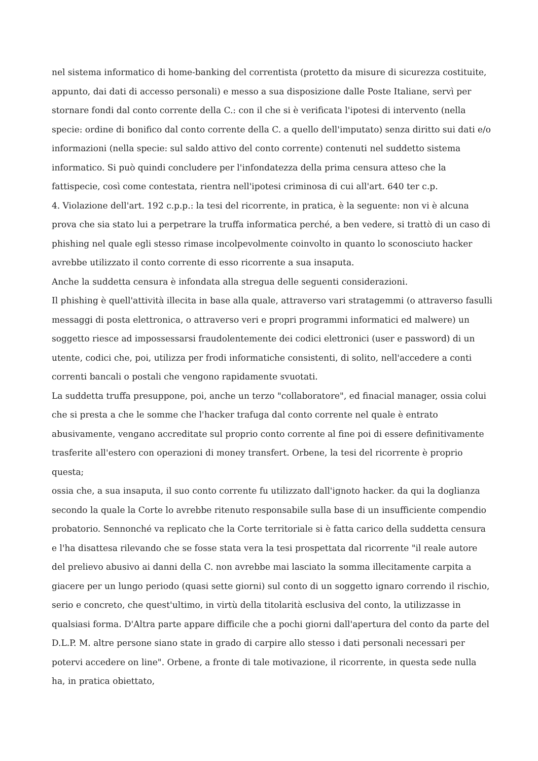nel sistema informatico di home-banking del correntista (protetto da misure di sicurezza costituite, appunto, dai dati di accesso personali) e messo a sua disposizione dalle Poste Italiane, servì per stornare fondi dal conto corrente della C.: con il che si è verificata l'ipotesi di intervento (nella specie: ordine di bonifico dal conto corrente della C. a quello dell'imputato) senza diritto sui dati e/o informazioni (nella specie: sul saldo attivo del conto corrente) contenuti nel suddetto sistema informatico. Si può quindi concludere per l'infondatezza della prima censura atteso che la fattispecie, così come contestata, rientra nell'ipotesi criminosa di cui all'art. 640 ter c.p.
4. Violazione dell'art. 192 c.p.p.: la tesi del ricorrente, in pratica, è la seguente: non vi è alcuna prova che sia stato lui a perpetrare la truffa informatica perché, a ben vedere, si trattò di un caso di phishing nel quale egli stesso rimase incolpevolmente coinvolto in quanto lo sconosciuto hacker avrebbe utilizzato il conto corrente di esso ricorrente a sua insaputa.
Anche la suddetta censura è infondata alla stregua delle seguenti considerazioni.
Il phishing è quell'attività illecita in base alla quale, attraverso vari stratagemmi (o attraverso fasulli messaggi di posta elettronica, o attraverso veri e propri programmi informatici ed malwere) un soggetto riesce ad impossessarsi fraudolentemente dei codici elettronici (user e password) di un utente, codici che, poi, utilizza per frodi informatiche consistenti, di solito, nell'accedere a conti correnti bancali o postali che vengono rapidamente svuotati.
La suddetta truffa presuppone, poi, anche un terzo "collaboratore", ed finacial manager, ossia colui che si presta a che le somme che l'hacker trafuga dal conto corrente nel quale è entrato abusivamente, vengano accreditate sul proprio conto corrente al fine poi di essere definitivamente trasferite all'estero con operazioni di money transfert. Orbene, la tesi del ricorrente è proprio questa;
ossia che, a sua insaputa, il suo conto corrente fu utilizzato dall'ignoto hacker. da qui la doglianza secondo la quale la Corte lo avrebbe ritenuto responsabile sulla base di un insufficiente compendio probatorio. Sennonché va replicato che la Corte territoriale si è fatta carico della suddetta censura e l'ha disattesa rilevando che se fosse stata vera la tesi prospettata dal ricorrente "il reale autore del prelievo abusivo ai danni della C. non avrebbe mai lasciato la somma illecitamente carpita a giacere per un lungo periodo (quasi sette giorni) sul conto di un soggetto ignaro correndo il rischio, serio e concreto, che quest'ultimo, in virtù della titolarità esclusiva del conto, la utilizzasse in qualsiasi forma. D'Altra parte appare difficile che a pochi giorni dall'apertura del conto da parte del D.L.P. M. altre persone siano state in grado di carpire allo stesso i dati personali necessari per potervi accedere on line". Orbene, a fronte di tale motivazione, il ricorrente, in questa sede nulla ha, in pratica obiettato,